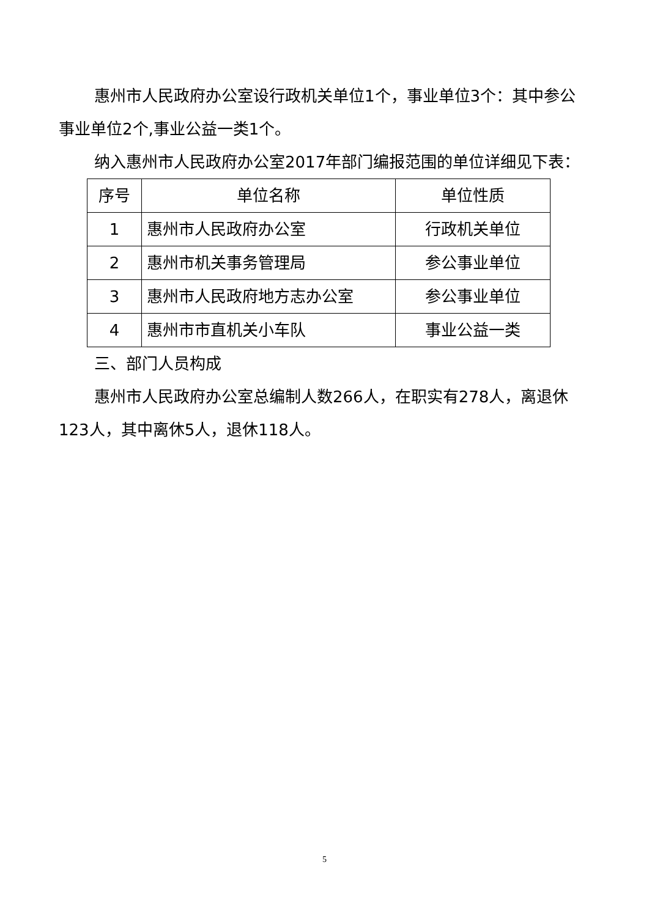惠州市人民政府办公室设行政机关单位1个，事业单位3个：其中参公事业单位2个,事业公益一类1个。
纳入惠州市人民政府办公室2017年部门编报范围的单位详细见下表：
| 序号 | 单位名称 | 单位性质 |
| --- | --- | --- |
| 1 | 惠州市人民政府办公室 | 行政机关单位 |
| 2 | 惠州市机关事务管理局 | 参公事业单位 |
| 3 | 惠州市人民政府地方志办公室 | 参公事业单位 |
| 4 | 惠州市市直机关小车队 | 事业公益一类 |
三、部门人员构成
惠州市人民政府办公室总编制人数266人，在职实有278人，离退休123人，其中离休5人，退休118人。
5